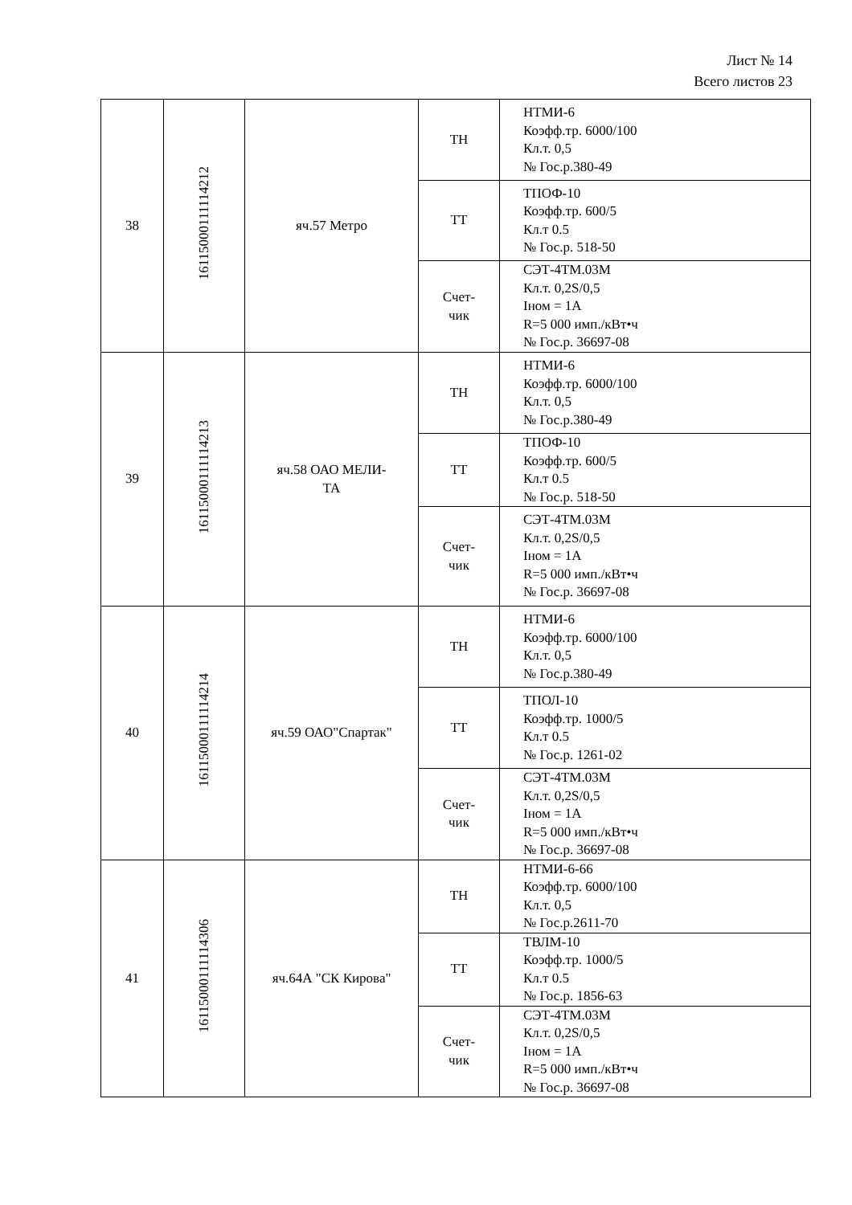Лист № 14
Всего листов 23
| 38 | 16115000111114212 | яч.57 Метро | ТН | НТМИ-6 Коэфф.тр. 6000/100 Кл.т. 0,5 № Гос.р.380-49 |
| | | | ТТ | ТПОФ-10 Коэфф.тр. 600/5 Кл.т 0.5 № Гос.р. 518-50 |
| | | | Счет- чик | СЭТ-4ТМ.03М Кл.т. 0,2S/0,5 Iном = 1А R=5 000 имп./кВт•ч № Гос.р. 36697-08 |
| 39 | 16115000111114213 | яч.58 ОАО МЕЛИ- ТА | ТН | НТМИ-6 Коэфф.тр. 6000/100 Кл.т. 0,5 № Гос.р.380-49 |
| | | | ТТ | ТПОФ-10 Коэфф.тр. 600/5 Кл.т 0.5 № Гос.р. 518-50 |
| | | | Счет- чик | СЭТ-4ТМ.03М Кл.т. 0,2S/0,5 Iном = 1А R=5 000 имп./кВт•ч № Гос.р. 36697-08 |
| 40 | 16115000111114214 | яч.59 ОАО"Спартак" | ТН | НТМИ-6 Коэфф.тр. 6000/100 Кл.т. 0,5 № Гос.р.380-49 |
| | | | ТТ | ТПОЛ-10 Коэфф.тр. 1000/5 Кл.т 0.5 № Гос.р. 1261-02 |
| | | | Счет- чик | СЭТ-4ТМ.03М Кл.т. 0,2S/0,5 Iном = 1А R=5 000 имп./кВт•ч № Гос.р. 36697-08 |
| 41 | 16115000111114306 | яч.64А "СК Кирова" | ТН | НТМИ-6-66 Коэфф.тр. 6000/100 Кл.т. 0,5 № Гос.р.2611-70 |
| | | | ТТ | ТВЛМ-10 Коэфф.тр. 1000/5 Кл.т 0.5 № Гос.р. 1856-63 |
| | | | Счет- чик | СЭТ-4ТМ.03М Кл.т. 0,2S/0,5 Iном = 1А R=5 000 имп./кВт•ч № Гос.р. 36697-08 |